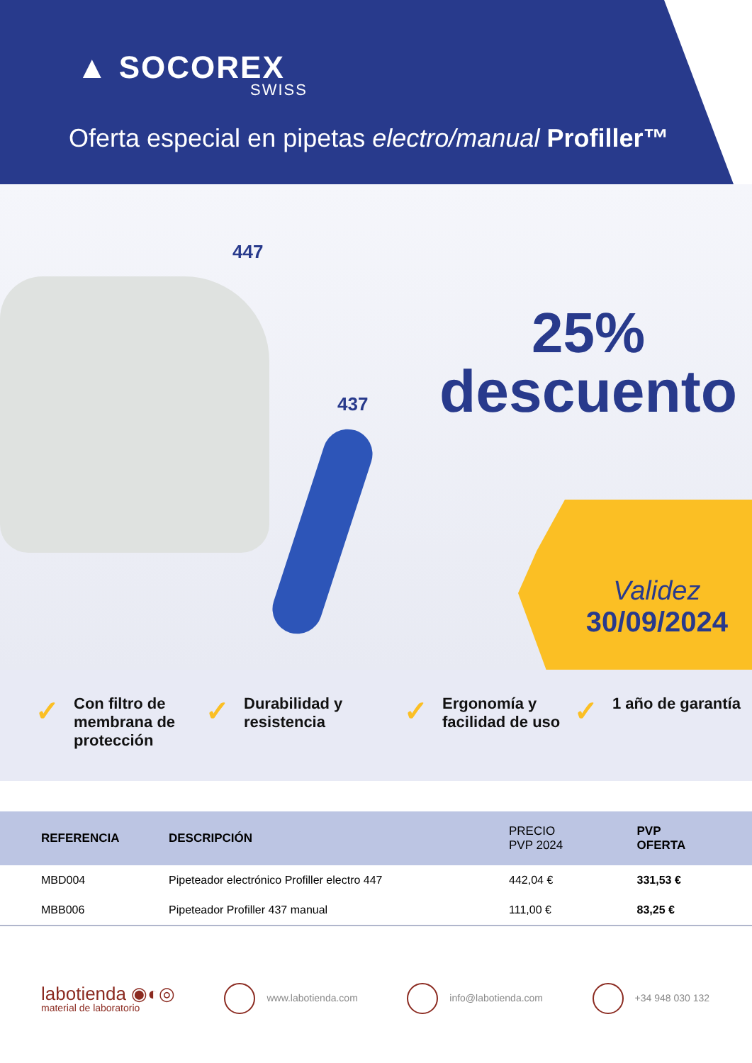▲ SOCOREX
SWISS
Oferta especial en pipetas electro/manual Profiller™
447
437
25%
descuento
Validez
30/09/2024
✓ Con filtro de membrana de protección
✓ Durabilidad y resistencia
✓ Ergonomía y facilidad de uso
✓ 1 año de garantía
| REFERENCIA | DESCRIPCIÓN | PRECIO PVP 2024 | PVP OFERTA |
| --- | --- | --- | --- |
| MBD004 | Pipeteador electrónico Profiller electro 447 | 442,04 € | 331,53 € |
| MBB006 | Pipeteador Profiller 437 manual | 111,00 € | 83,25 € |
labotienda ◉◐◎
material de laboratorio
www.labotienda.com info@labotienda.com +34 948 030 132